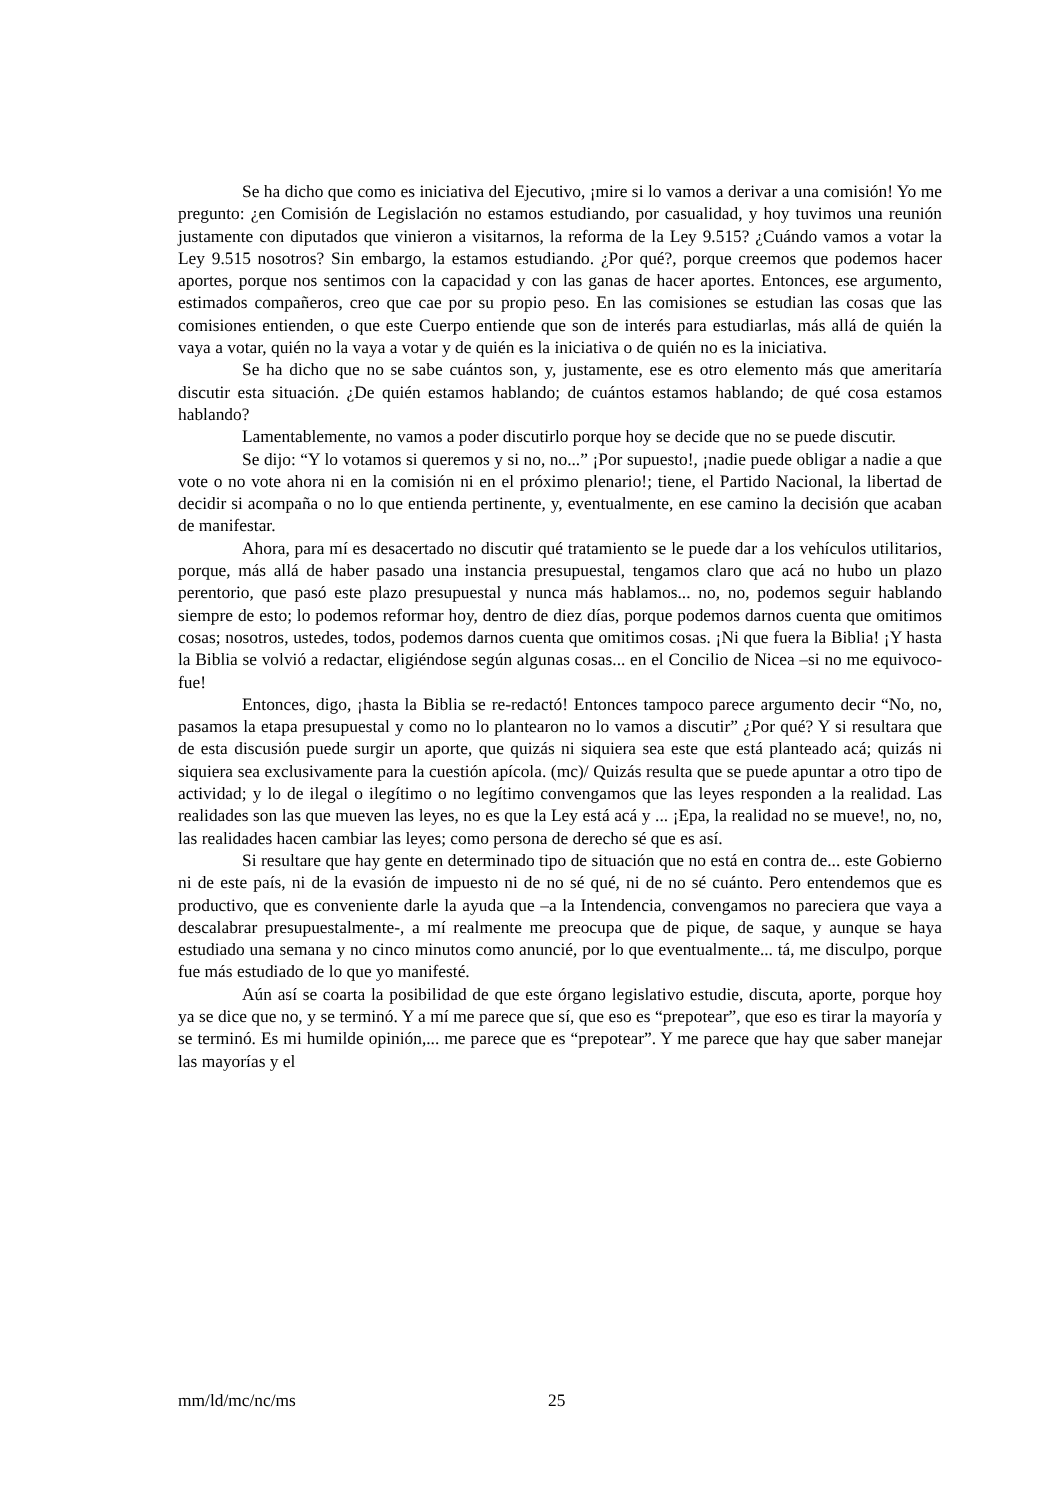Se ha dicho que como es iniciativa del Ejecutivo, ¡mire si lo vamos a derivar a una comisión! Yo me pregunto: ¿en Comisión de Legislación no estamos estudiando, por casualidad, y hoy tuvimos una reunión justamente con diputados que vinieron a visitarnos, la reforma de la Ley 9.515? ¿Cuándo vamos a votar la Ley 9.515 nosotros? Sin embargo, la estamos estudiando. ¿Por qué?, porque creemos que podemos hacer aportes, porque nos sentimos con la capacidad y con las ganas de hacer aportes. Entonces, ese argumento, estimados compañeros, creo que cae por su propio peso. En las comisiones se estudian las cosas que las comisiones entienden, o que este Cuerpo entiende que son de interés para estudiarlas, más allá de quién la vaya a votar, quién no la vaya a votar y de quién es la iniciativa o de quién no es la iniciativa.
Se ha dicho que no se sabe cuántos son, y, justamente, ese es otro elemento más que ameritaría discutir esta situación. ¿De quién estamos hablando; de cuántos estamos hablando; de qué cosa estamos hablando?
Lamentablemente, no vamos a poder discutirlo porque hoy se decide que no se puede discutir.
Se dijo: “Y lo votamos si queremos y si no, no...” ¡Por supuesto!, ¡nadie puede obligar a nadie a que vote o no vote ahora ni en la comisión ni en el próximo plenario!; tiene, el Partido Nacional, la libertad de decidir si acompaña o no lo que entienda pertinente, y, eventualmente, en ese camino la decisión que acaban de manifestar.
Ahora, para mí es desacertado no discutir qué tratamiento se le puede dar a los vehículos utilitarios, porque, más allá de haber pasado una instancia presupuestal, tengamos claro que acá no hubo un plazo perentorio, que pasó este plazo presupuestal y nunca más hablamos... no, no, podemos seguir hablando siempre de esto; lo podemos reformar hoy, dentro de diez días, porque podemos darnos cuenta que omitimos cosas; nosotros, ustedes, todos, podemos darnos cuenta que omitimos cosas. ¡Ni que fuera la Biblia! ¡Y hasta la Biblia se volvió a redactar, eligiéndose según algunas cosas... en el Concilio de Nicea –si no me equivoco- fue!
Entonces, digo, ¡hasta la Biblia se re-redactó! Entonces tampoco parece argumento decir “No, no, pasamos la etapa presupuestal y como no lo plantearon no lo vamos a discutir” ¿Por qué? Y si resultara que de esta discusión puede surgir un aporte, que quizás ni siquiera sea este que está planteado acá; quizás ni siquiera sea exclusivamente para la cuestión apícola. (mc)/ Quizás resulta que se puede apuntar a otro tipo de actividad; y lo de ilegal o ilegítimo o no legítimo convengamos que las leyes responden a la realidad. Las realidades son las que mueven las leyes, no es que la Ley está acá y ... ¡Epa, la realidad no se mueve!, no, no, las realidades hacen cambiar las leyes; como persona de derecho sé que es así.
Si resultare que hay gente en determinado tipo de situación que no está en contra de... este Gobierno ni de este país, ni de la evasión de impuesto ni de no sé qué, ni de no sé cuánto. Pero entendemos que es productivo, que es conveniente darle la ayuda que –a la Intendencia, convengamos no pareciera que vaya a descalabrar presupuestalmente-, a mí realmente me preocupa que de pique, de saque, y aunque se haya estudiado una semana y no cinco minutos como anuncié, por lo que eventualmente... tá, me disculpo, porque fue más estudiado de lo que yo manifesté.
Aún así se coarta la posibilidad de que este órgano legislativo estudie, discuta, aporte, porque hoy ya se dice que no, y se terminó. Y a mí me parece que sí, que eso es “prepotear”, que eso es tirar la mayoría y se terminó. Es mi humilde opinión,... me parece que es “prepotear”. Y me parece que hay que saber manejar las mayorías y el
mm/ld/mc/nc/ms 25